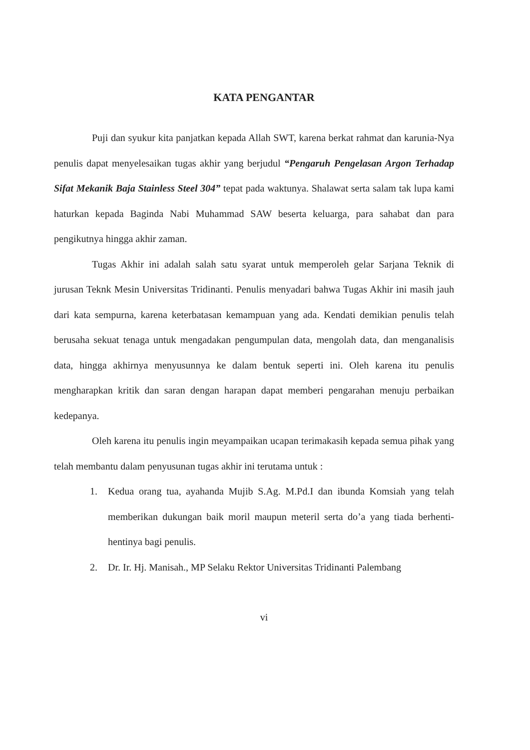KATA PENGANTAR
Puji dan syukur kita panjatkan kepada Allah SWT, karena berkat rahmat dan karunia-Nya penulis dapat menyelesaikan tugas akhir yang berjudul “Pengaruh Pengelasan Argon Terhadap Sifat Mekanik Baja Stainless Steel 304” tepat pada waktunya. Shalawat serta salam tak lupa kami haturkan kepada Baginda Nabi Muhammad SAW beserta keluarga, para sahabat dan para pengikutnya hingga akhir zaman.
Tugas Akhir ini adalah salah satu syarat untuk memperoleh gelar Sarjana Teknik di jurusan Teknk Mesin Universitas Tridinanti. Penulis menyadari bahwa Tugas Akhir ini masih jauh dari kata sempurna, karena keterbatasan kemampuan yang ada. Kendati demikian penulis telah berusaha sekuat tenaga untuk mengadakan pengumpulan data, mengolah data, dan menganalisis data, hingga akhirnya menyusunnya ke dalam bentuk seperti ini. Oleh karena itu penulis mengharapkan kritik dan saran dengan harapan dapat memberi pengarahan menuju perbaikan kedepanya.
Oleh karena itu penulis ingin meyampaikan ucapan terimakasih kepada semua pihak yang telah membantu dalam penyusunan tugas akhir ini terutama untuk :
1. Kedua orang tua, ayahanda Mujib S.Ag. M.Pd.I dan ibunda Komsiah yang telah memberikan dukungan baik moril maupun meteril serta do’a yang tiada berhenti-hentinya bagi penulis.
2. Dr. Ir. Hj. Manisah., MP Selaku Rektor Universitas Tridinanti Palembang
vi